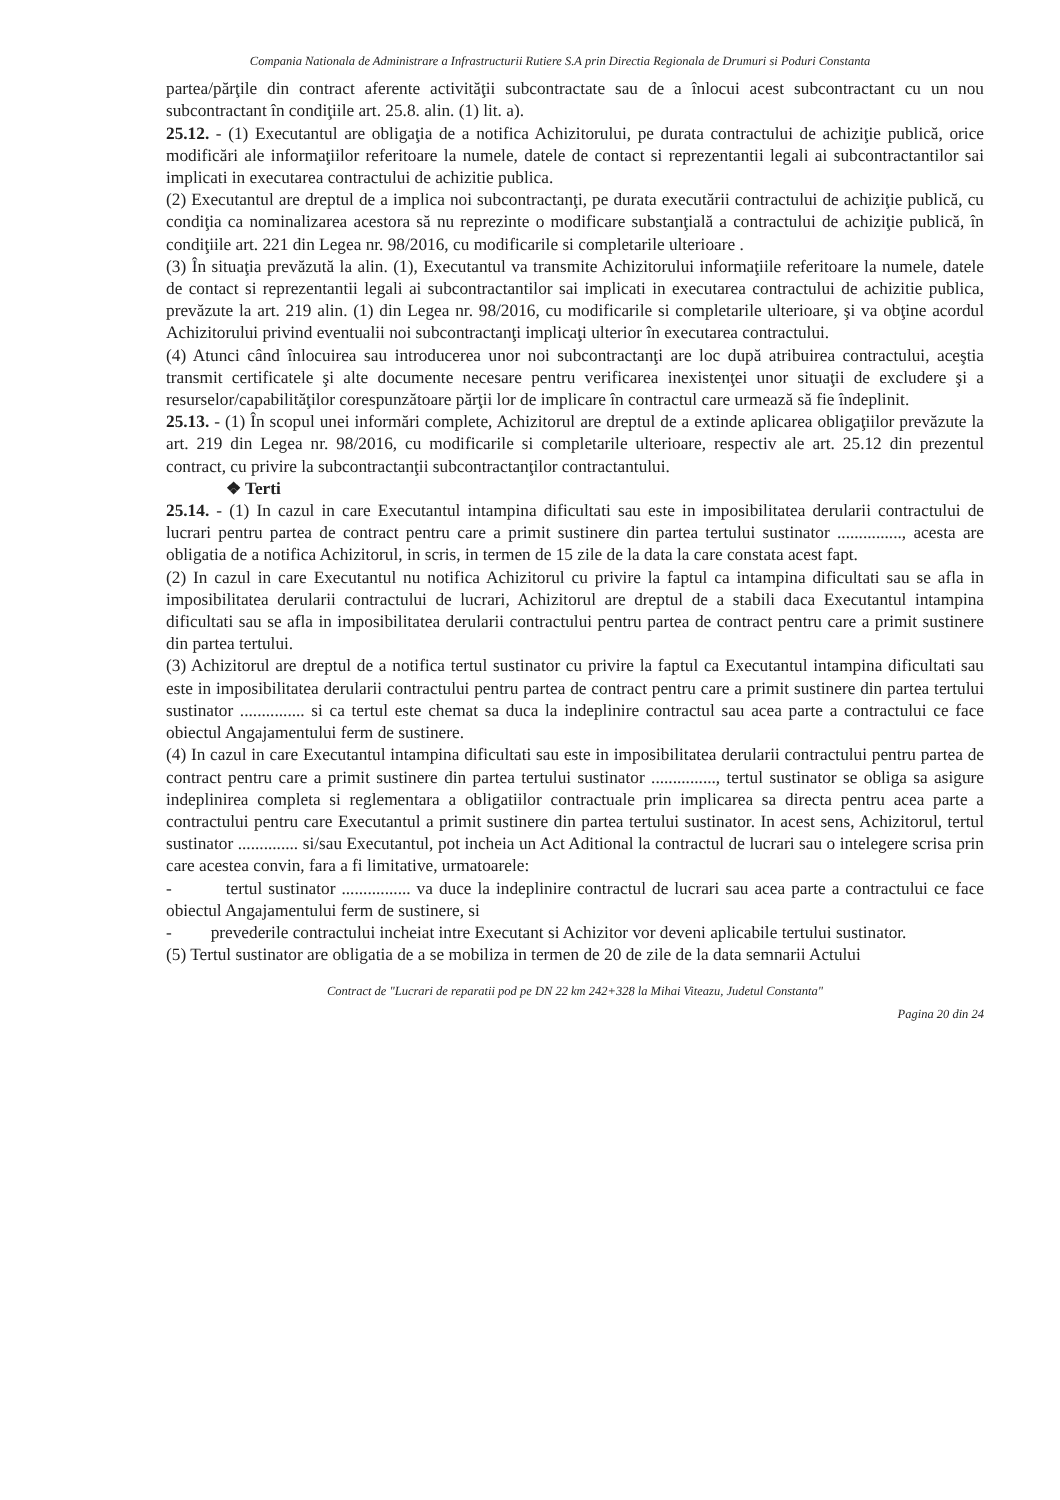Compania Nationala de Administrare a Infrastructurii Rutiere S.A prin Directia Regionala de Drumuri si Poduri Constanta
partea/părţile din contract aferente activităţii subcontractate sau de a înlocui acest subcontractant cu un nou subcontractant în condiţiile art. 25.8. alin. (1) lit. a).
25.12. - (1) Executantul are obligaţia de a notifica Achizitorului, pe durata contractului de achiziţie publică, orice modificări ale informaţiilor referitoare la numele, datele de contact si reprezentantii legali ai subcontractantilor sai implicati in executarea contractului de achizitie publica.
(2) Executantul are dreptul de a implica noi subcontractanţi, pe durata executării contractului de achiziţie publică, cu condiţia ca nominalizarea acestora să nu reprezinte o modificare substanţială a contractului de achiziţie publică, în condiţiile art. 221 din Legea nr. 98/2016, cu modificarile si completarile ulterioare .
(3) În situaţia prevăzută la alin. (1), Executantul va transmite Achizitorului informaţiile referitoare la numele, datele de contact si reprezentantii legali ai subcontractantilor sai implicati in executarea contractului de achizitie publica, prevăzute la art. 219 alin. (1) din Legea nr. 98/2016, cu modificarile si completarile ulterioare, şi va obţine acordul Achizitorului privind eventualii noi subcontractanţi implicaţi ulterior în executarea contractului.
(4) Atunci când înlocuirea sau introducerea unor noi subcontractanţi are loc după atribuirea contractului, aceştia transmit certificatele şi alte documente necesare pentru verificarea inexistenţei unor situaţii de excludere şi a resurselor/capabilităţilor corespunzătoare părţii lor de implicare în contractul care urmează să fie îndeplinit.
25.13. - (1) În scopul unei informări complete, Achizitorul are dreptul de a extinde aplicarea obligaţiilor prevăzute la art. 219 din Legea nr. 98/2016, cu modificarile si completarile ulterioare, respectiv ale art. 25.12 din prezentul contract, cu privire la subcontractanţii subcontractanţilor contractantului.
❖ Terti
25.14. - (1) In cazul in care Executantul intampina dificultati sau este in imposibilitatea derularii contractului de lucrari pentru partea de contract pentru care a primit sustinere din partea tertului sustinator ..............., acesta are obligatia de a notifica Achizitorul, in scris, in termen de 15 zile de la data la care constata acest fapt.
(2) In cazul in care Executantul nu notifica Achizitorul cu privire la faptul ca intampina dificultati sau se afla in imposibilitatea derularii contractului de lucrari, Achizitorul are dreptul de a stabili daca Executantul intampina dificultati sau se afla in imposibilitatea derularii contractului pentru partea de contract pentru care a primit sustinere din partea tertului.
(3) Achizitorul are dreptul de a notifica tertul sustinator cu privire la faptul ca Executantul intampina dificultati sau este in imposibilitatea derularii contractului pentru partea de contract pentru care a primit sustinere din partea tertului sustinator ............... si ca tertul este chemat sa duca la indeplinire contractul sau acea parte a contractului ce face obiectul Angajamentului ferm de sustinere.
(4) In cazul in care Executantul intampina dificultati sau este in imposibilitatea derularii contractului pentru partea de contract pentru care a primit sustinere din partea tertului sustinator ..............., tertul sustinator se obliga sa asigure indeplinirea completa si reglementara a obligatiilor contractuale prin implicarea sa directa pentru acea parte a contractului pentru care Executantul a primit sustinere din partea tertului sustinator. In acest sens, Achizitorul, tertul sustinator .............. si/sau Executantul, pot incheia un Act Aditional la contractul de lucrari sau o intelegere scrisa prin care acestea convin, fara a fi limitative, urmatoarele:
- tertul sustinator ................ va duce la indeplinire contractul de lucrari sau acea parte a contractului ce face obiectul Angajamentului ferm de sustinere, si
- prevederile contractului incheiat intre Executant si Achizitor vor deveni aplicabile tertului sustinator.
(5) Tertul sustinator are obligatia de a se mobiliza in termen de 20 de zile de la data semnarii Actului
Contract de "Lucrari de reparatii pod pe DN 22 km 242+328 la Mihai Viteazu, Judetul Constanta"
Pagina 20 din 24